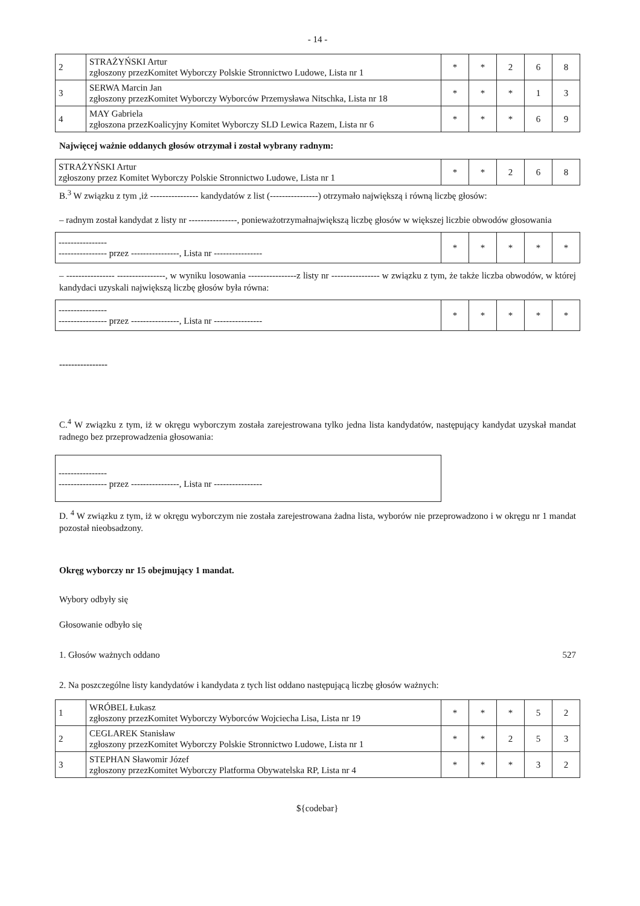- 14 -
| 2 | STRAŻYŃSKI Artur zgłoszony przezKomitet Wyborczy Polskie Stronnictwo Ludowe, Lista nr 1 | * | * | 2 | 6 | 8 |
| 3 | SERWA Marcin Jan zgłoszony przezKomitet Wyborczy Wyborców Przemysława Nitschka, Lista nr 18 | * | * | * | 1 | 3 |
| 4 | MAY Gabriela zgłoszona przezKoalicyjny Komitet Wyborczy SLD Lewica Razem, Lista nr 6 | * | * | * | 6 | 9 |
Najwięcej ważnie oddanych głosów otrzymał i został wybrany radnym:
| STRAŻYŃSKI Artur zgłoszony przez Komitet Wyborczy Polskie Stronnictwo Ludowe, Lista nr 1 | * | * | 2 | 6 | 8 |
B.<sup>3</sup> W związku z tym ,iż ---------------- kandydatów z list (----------------) otrzymało największą i równą liczbę głosów:
– radnym został kandydat z listy nr ----------------, ponieważotrzymałnajwiększą liczbę głosów w większej liczbie obwodów głosowania
| ---------------- ---------------- przez ----------------, Lista nr ---------------- | * | * | * | * | * |
– ---------------- ----------------, w wyniku losowania ----------------z listy nr ---------------- w związku z tym, że także liczba obwodów, w której kandydaci uzyskali największą liczbę głosów była równa:
| ---------------- ---------------- przez ----------------, Lista nr ---------------- | * | * | * | * | * |
----------------
C.<sup>4</sup> W związku z tym, iż w okręgu wyborczym została zarejestrowana tylko jedna lista kandydatów, następujący kandydat uzyskał mandat radnego bez przeprowadzenia głosowania:
| ---------------- ---------------- przez ----------------, Lista nr ---------------- |
D. <sup>4</sup> W związku z tym, iż w okręgu wyborczym nie została zarejestrowana żadna lista, wyborów nie przeprowadzono i w okręgu nr 1 mandat pozostał nieobsadzony.
Okręg wyborczy nr 15 obejmujący 1 mandat.
Wybory odbyły się
Głosowanie odbyło się
1. Głosów ważnych oddano 527
2. Na poszczególne listy kandydatów i kandydata z tych list oddano następującą liczbę głosów ważnych:
| 1 | WRÓBEL Łukasz zgłoszony przezKomitet Wyborczy Wyborców Wojciecha Lisa, Lista nr 19 | * | * | * | 5 | 2 |
| 2 | CEGLAREK Stanisław zgłoszony przezKomitet Wyborczy Polskie Stronnictwo Ludowe, Lista nr 1 | * | * | 2 | 5 | 3 |
| 3 | STEPHAN Sławomir Józef zgłoszony przezKomitet Wyborczy Platforma Obywatelska RP, Lista nr 4 | * | * | * | 3 | 2 |
${codebar}